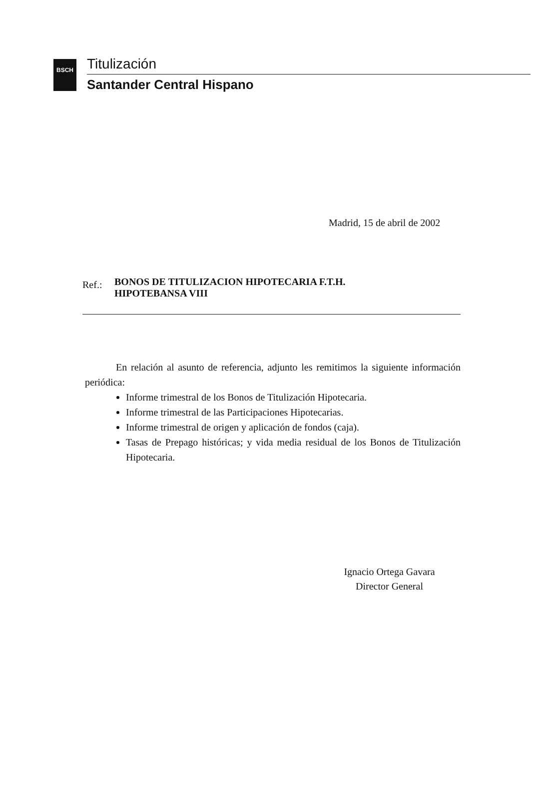BSCH Titulización
Santander Central Hispano
Madrid, 15 de abril de 2002
Ref.:
BONOS DE TITULIZACION HIPOTECARIA F.T.H.
HIPOTEBANSA VIII
En relación al asunto de referencia, adjunto les remitimos la siguiente información periódica:
Informe trimestral de los Bonos de Titulización Hipotecaria.
Informe trimestral de las Participaciones Hipotecarias.
Informe trimestral de origen y aplicación de fondos (caja).
Tasas de Prepago históricas; y vida media residual de los Bonos de Titulización Hipotecaria.
Ignacio Ortega Gavara
Director General